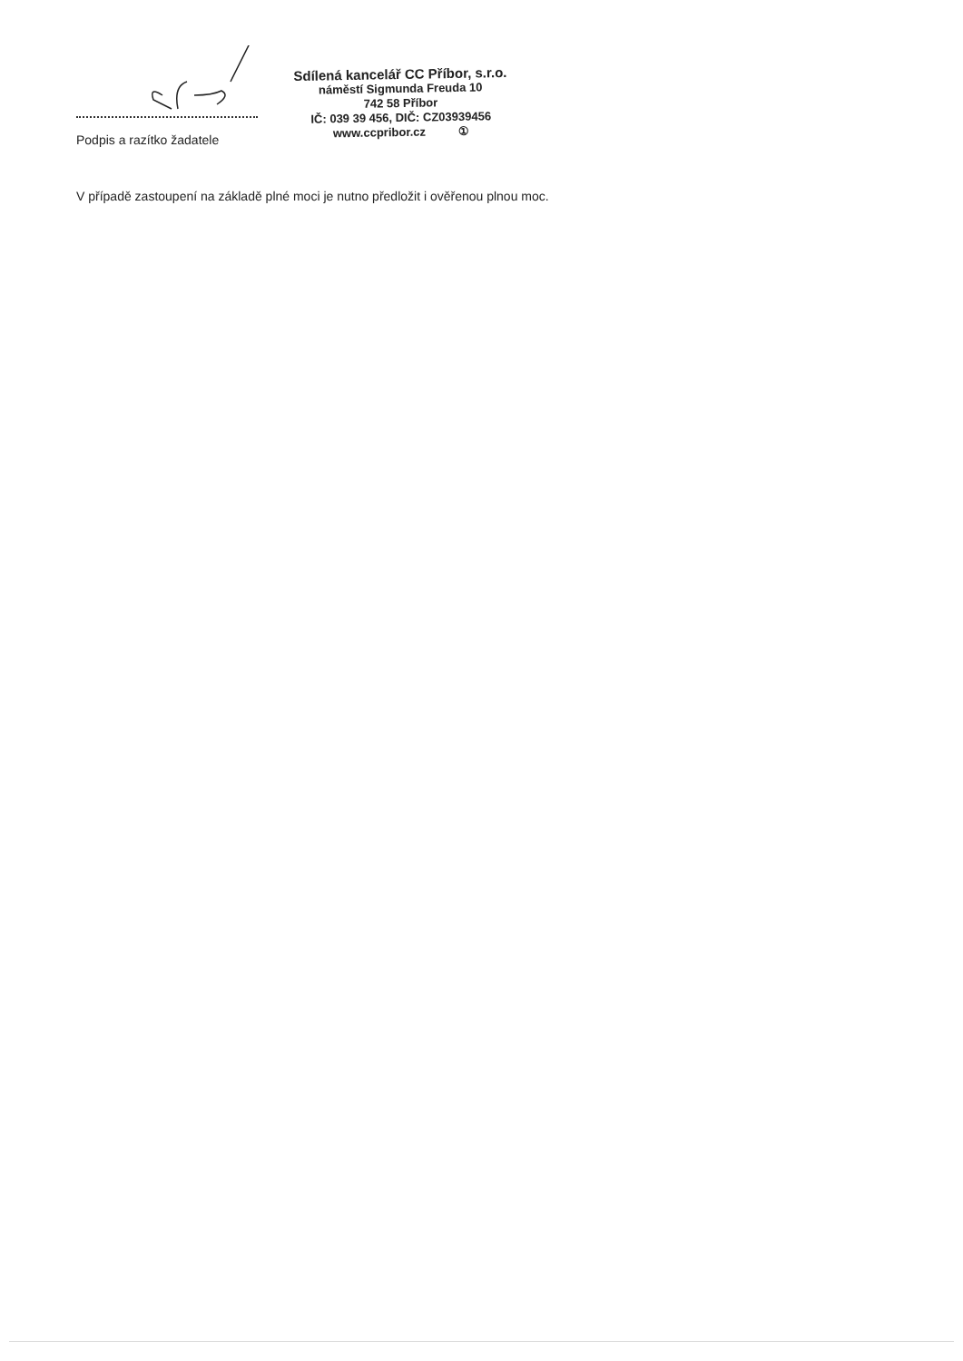Podpis a razítko žadatele
Sdílená kancelář CC Příbor, s.r.o.
náměstí Sigmunda Freuda 10
742 58 Příbor
IČ: 039 39 456, DIČ: CZ03939456
www.ccpribor.cz ①
V případě zastoupení na základě plné moci je nutno předložit i ověřenou plnou moc.